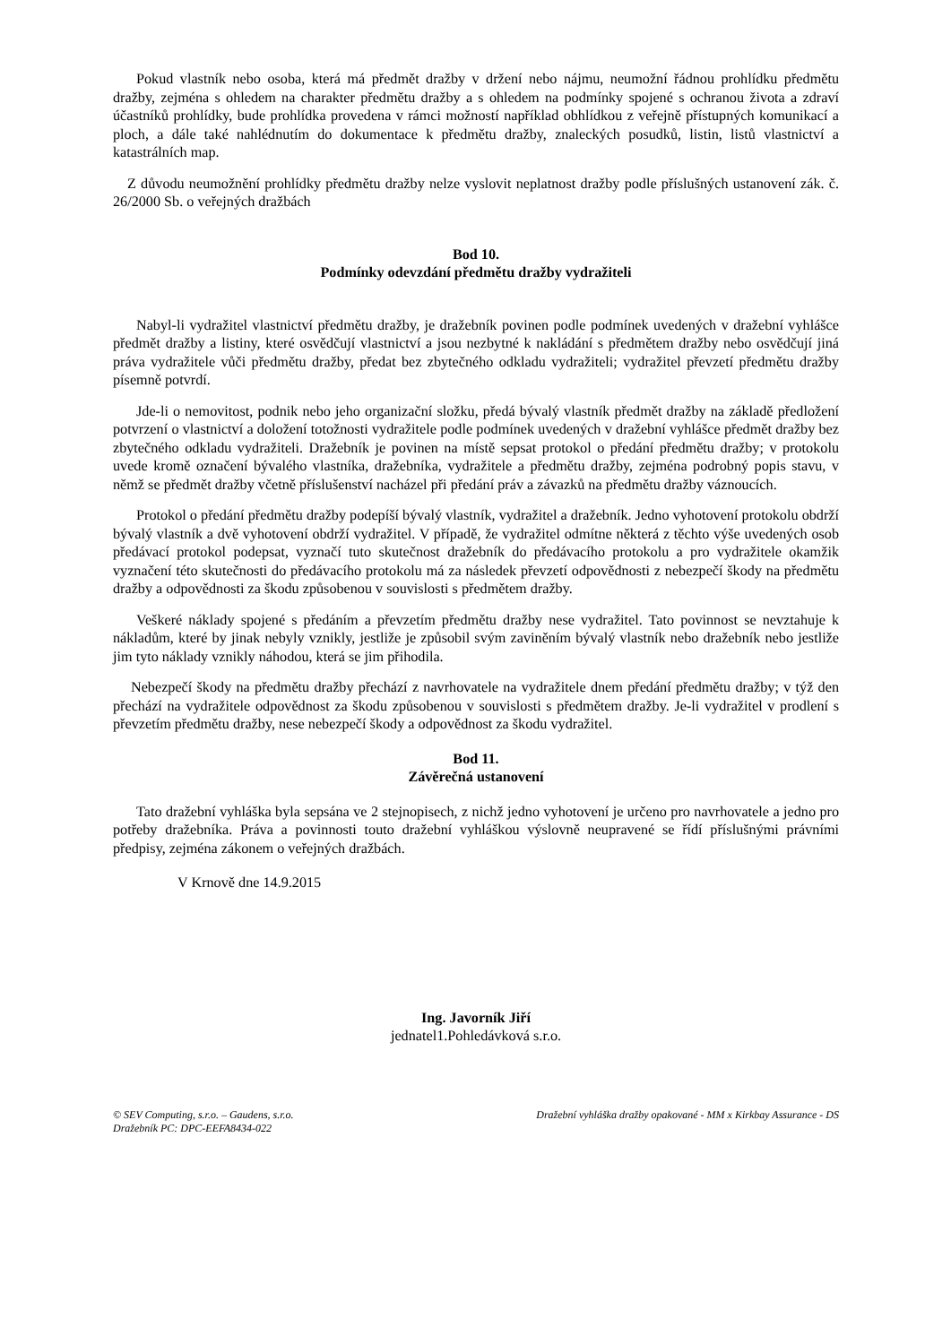Pokud vlastník nebo osoba, která má předmět dražby v držení nebo nájmu, neumožní řádnou prohlídku předmětu dražby, zejména s ohledem na charakter předmětu dražby a s ohledem na podmínky spojené s ochranou života a zdraví účastníků prohlídky, bude prohlídka provedena v rámci možností například obhlídkou z veřejně přístupných komunikací a ploch, a dále také nahlédnutím do dokumentace k předmětu dražby, znaleckých posudků, listin, listů vlastnictví a katastrálních map.
Z důvodu neumožnění prohlídky předmětu dražby nelze vyslovit neplatnost dražby podle příslušných ustanovení zák. č. 26/2000 Sb. o veřejných dražbách
Bod 10.
Podmínky odevzdání předmětu dražby vydražiteli
Nabyl-li vydražitel vlastnictví předmětu dražby, je dražebník povinen podle podmínek uvedených v dražební vyhlášce předmět dražby a listiny, které osvědčují vlastnictví a jsou nezbytné k nakládání s předmětem dražby nebo osvědčují jiná práva vydražitele vůči předmětu dražby, předat bez zbytečného odkladu vydražiteli; vydražitel převzetí předmětu dražby písemně potvrdí.
Jde-li o nemovitost, podnik nebo jeho organizační složku, předá bývalý vlastník předmět dražby na základě předložení potvrzení o vlastnictví a doložení totožnosti vydražitele podle podmínek uvedených v dražební vyhlášce předmět dražby bez zbytečného odkladu vydražiteli. Dražebník je povinen na místě sepsat protokol o předání předmětu dražby; v protokolu uvede kromě označení bývalého vlastníka, dražebníka, vydražitele a předmětu dražby, zejména podrobný popis stavu, v němž se předmět dražby včetně příslušenství nacházel při předání práv a závazků na předmětu dražby váznoucích.
Protokol o předání předmětu dražby podepíší bývalý vlastník, vydražitel a dražebník. Jedno vyhotovení protokolu obdrží bývalý vlastník a dvě vyhotovení obdrží vydražitel. V případě, že vydražitel odmítne některá z těchto výše uvedených osob předávací protokol podepsat, vyznačí tuto skutečnost dražebník do předávacího protokolu a pro vydražitele okamžik vyznačení této skutečnosti do předávacího protokolu má za následek převzetí odpovědnosti z nebezpečí škody na předmětu dražby a odpovědnosti za škodu způsobenou v souvislosti s předmětem dražby.
Veškeré náklady spojené s předáním a převzetím předmětu dražby nese vydražitel. Tato povinnost se nevztahuje k nákladům, které by jinak nebyly vznikly, jestliže je způsobil svým zaviněním bývalý vlastník nebo dražebník nebo jestliže jim tyto náklady vznikly náhodou, která se jim přihodila.
Nebezpečí škody na předmětu dražby přechází z navrhovatele na vydražitele dnem předání předmětu dražby; v týž den přechází na vydražitele odpovědnost za škodu způsobenou v souvislosti s předmětem dražby. Je-li vydražitel v prodlení s převzetím předmětu dražby, nese nebezpečí škody a odpovědnost za škodu vydražitel.
Bod 11.
Závěrečná ustanovení
Tato dražební vyhláška byla sepsána ve 2 stejnopisech, z nichž jedno vyhotovení je určeno pro navrhovatele a jedno pro potřeby dražebníka. Práva a povinnosti touto dražební vyhláškou výslovně neupravené se řídí příslušnými právními předpisy, zejména zákonem o veřejných dražbách.
V Krnově dne 14.9.2015
Ing. Javorník Jiří
jednatel1.Pohledávková s.r.o.
© SEV Computing, s.r.o. – Gaudens, s.r.o.
Dražebník PC: DPC-EEFA8434-022
Dražební vyhláška dražby opakované - MM x Kirkbay Assurance - DS